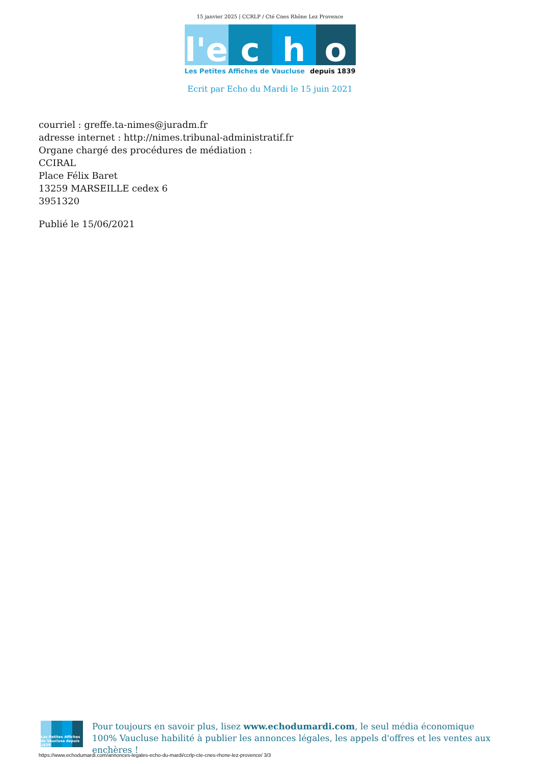15 janvier 2025 | CCRLP / Cté Cnes Rhône Lez Provence
l'e
c
h
o
Les Petites Affiches de Vaucluse depuis 1839
Ecrit par Echo du Mardi le 15 juin 2021
courriel : greffe.ta-nimes@juradm.fr
adresse internet : http://nimes.tribunal-administratif.fr
Organe chargé des procédures de médiation :
CCIRAL
Place Félix Baret
13259 MARSEILLE cedex 6
3951320
Publié le 15/06/2021
Les Petites Affiches de Vaucluse depuis 1839
Pour toujours en savoir plus, lisez www.echodumardi.com, le seul média économique 100% Vaucluse habilité à publier les annonces légales, les appels d'offres et les ventes aux enchères !
https://www.echodumardi.com/annonces-legales-echo-du-mardi/ccrlp-cte-cnes-rhone-lez-provence/ 3/3